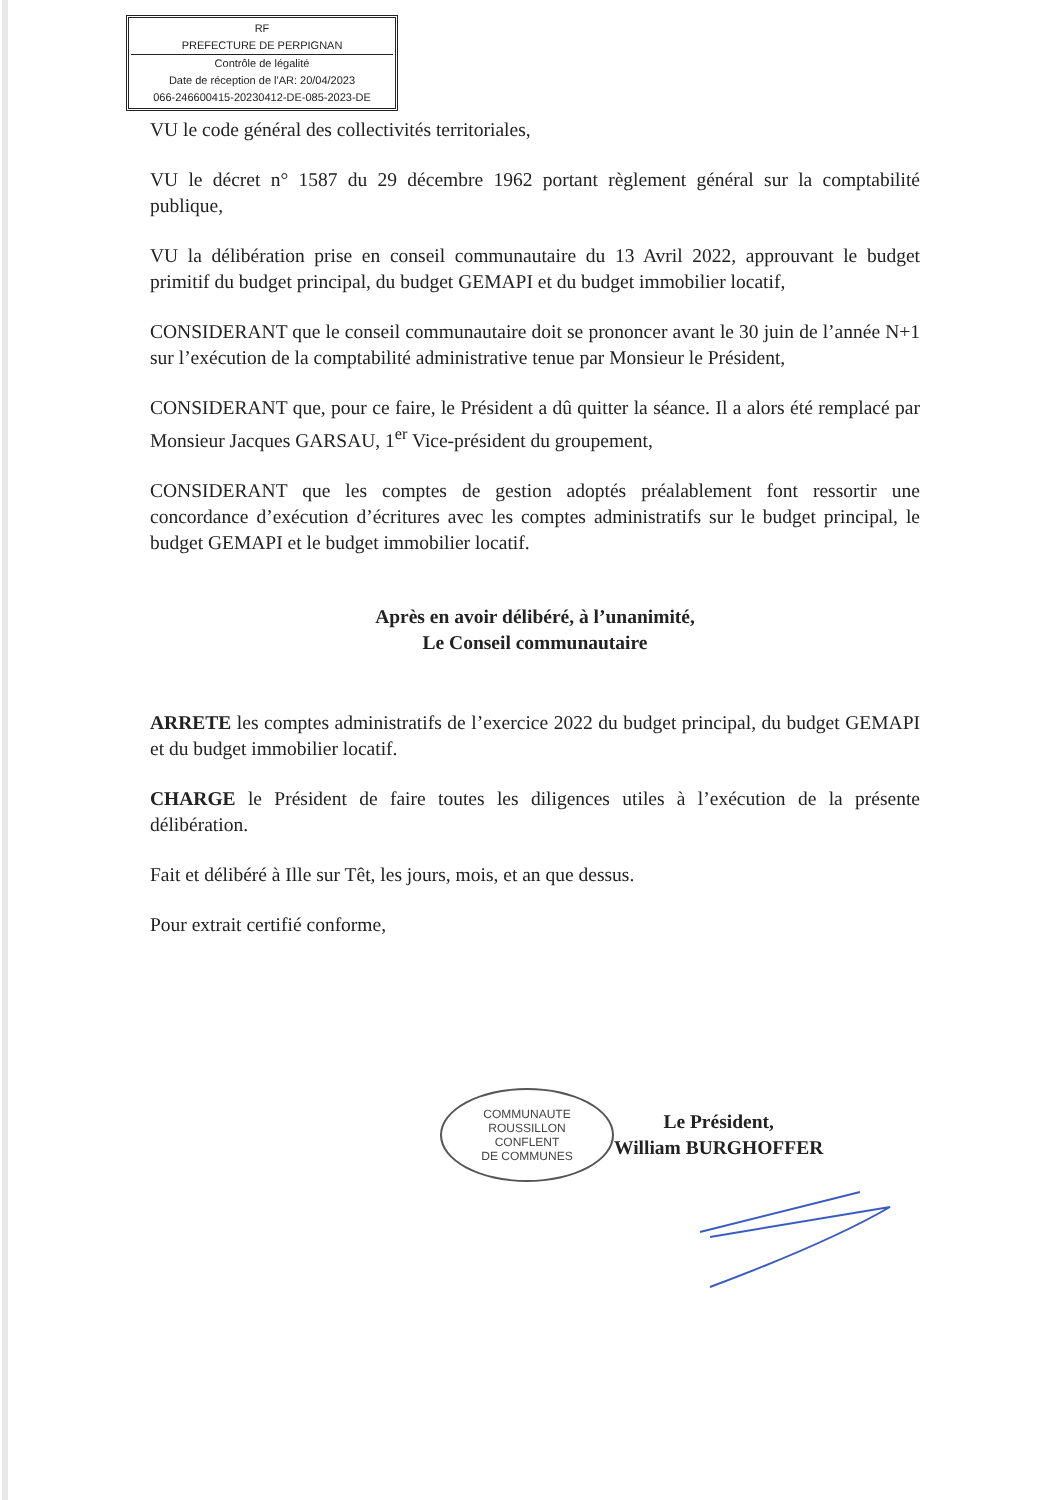RF
PREFECTURE DE PERPIGNAN
Contrôle de légalité
Date de réception de l'AR: 20/04/2023
066-246600415-20230412-DE-085-2023-DE
VU le code général des collectivités territoriales,
VU le décret n° 1587 du 29 décembre 1962 portant règlement général sur la comptabilité publique,
VU la délibération prise en conseil communautaire du 13 Avril 2022, approuvant le budget primitif du budget principal, du budget GEMAPI et du budget immobilier locatif,
CONSIDERANT que le conseil communautaire doit se prononcer avant le 30 juin de l’année N+1 sur l’exécution de la comptabilité administrative tenue par Monsieur le Président,
CONSIDERANT que, pour ce faire, le Président a dû quitter la séance. Il a alors été remplacé par Monsieur Jacques GARSAU, 1<sup>er</sup> Vice-président du groupement,
CONSIDERANT que les comptes de gestion adoptés préalablement font ressortir une concordance d’exécution d’écritures avec les comptes administratifs sur le budget principal, le budget GEMAPI et le budget immobilier locatif.
Après en avoir délibéré, à l’unanimité,
Le Conseil communautaire
ARRETE les comptes administratifs de l’exercice 2022 du budget principal, du budget GEMAPI et du budget immobilier locatif.
CHARGE le Président de faire toutes les diligences utiles à l’exécution de la présente délibération.
Fait et délibéré à Ille sur Têt, les jours, mois, et an que dessus.
Pour extrait certifié conforme,
COMMUNAUTE
ROUSSILLON
CONFLENT
DE COMMUNES
Le Président,
William BURGHOFFER